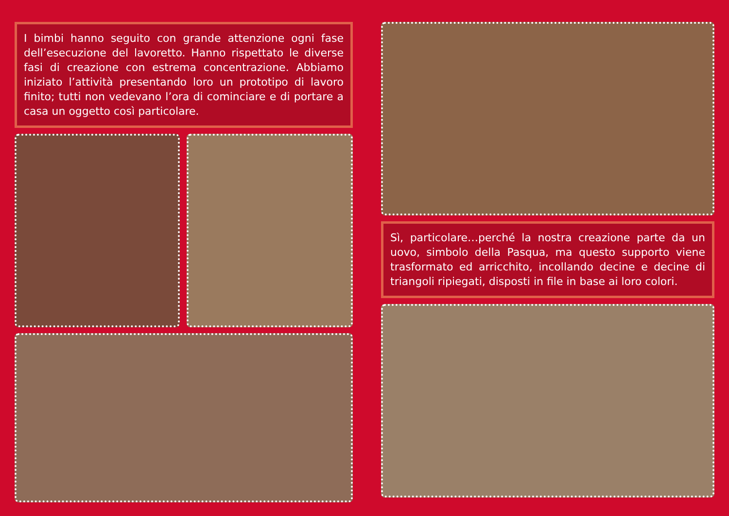I bimbi hanno seguito con grande attenzione ogni fase dell’esecuzione del lavoretto. Hanno rispettato le diverse fasi di creazione con estrema concentrazione. Abbiamo iniziato l’attività presentando loro un prototipo di lavoro finito; tutti non vedevano l’ora di cominciare e di portare a casa un oggetto così particolare.
Sì, particolare…perché la nostra creazione parte da un uovo, simbolo della Pasqua, ma questo supporto viene trasformato ed arricchito, incollando decine e decine di triangoli ripiegati, disposti in file in base ai loro colori.